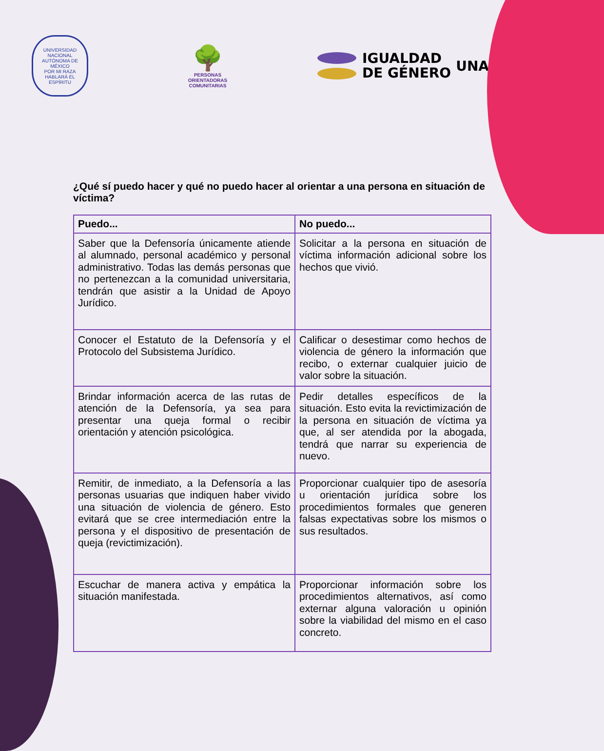UNIVERSIDAD NACIONAL AUTÓNOMA DE MÉXICO
POR MI RAZA HABLARÁ EL ESPÍRITU
🌳
PERSONAS
ORIENTADORAS
COMUNITARIAS
IGUALDAD
DE GÉNERO
UNAM
¿Qué sí puedo hacer y qué no puedo hacer al orientar a una persona en situación de víctima?
| Puedo... | No puedo... |
| --- | --- |
| Saber que la Defensoría únicamente atiende al alumnado, personal académico y personal administrativo. Todas las demás personas que no pertenezcan a la comunidad universitaria, tendrán que asistir a la Unidad de Apoyo Jurídico. | Solicitar a la persona en situación de víctima información adicional sobre los hechos que vivió. |
| Conocer el Estatuto de la Defensoría y el Protocolo del Subsistema Jurídico. | Calificar o desestimar como hechos de violencia de género la información que recibo, o externar cualquier juicio de valor sobre la situación. |
| Brindar información acerca de las rutas de atención de la Defensoría, ya sea para presentar una queja formal o recibir orientación y atención psicológica. | Pedir detalles específicos de la situación. Esto evita la revictimización de la persona en situación de víctima ya que, al ser atendida por la abogada, tendrá que narrar su experiencia de nuevo. |
| Remitir, de inmediato, a la Defensoría a las personas usuarias que indiquen haber vivido una situación de violencia de género. Esto evitará que se cree intermediación entre la persona y el dispositivo de presentación de queja (revictimización). | Proporcionar cualquier tipo de asesoría u orientación jurídica sobre los procedimientos formales que generen falsas expectativas sobre los mismos o sus resultados. |
| Escuchar de manera activa y empática la situación manifestada. | Proporcionar información sobre los procedimientos alternativos, así como externar alguna valoración u opinión sobre la viabilidad del mismo en el caso concreto. |